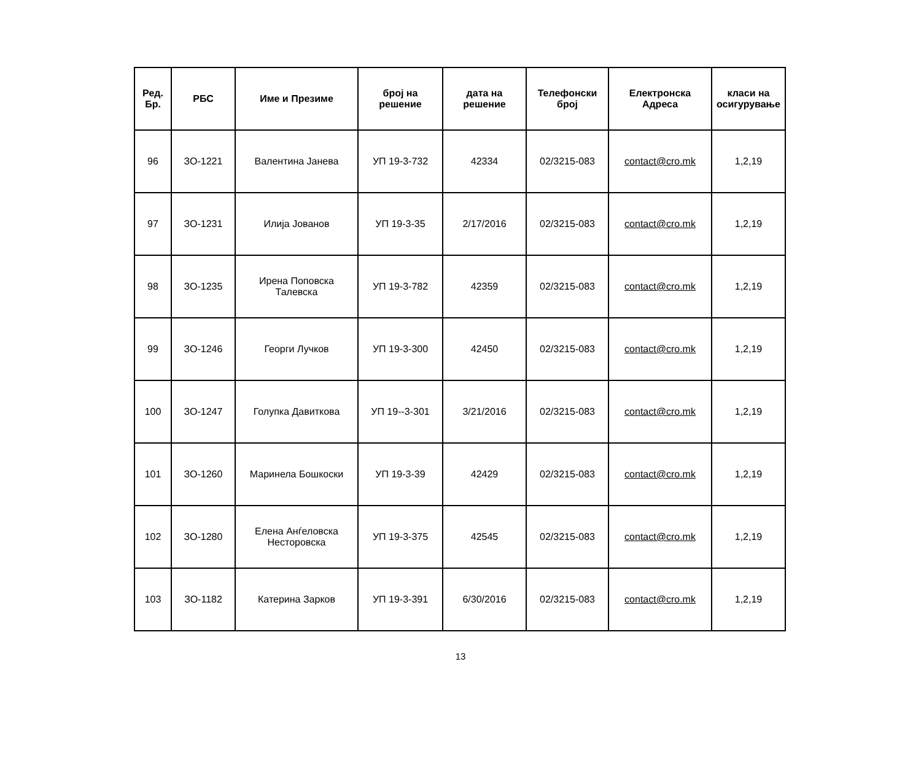| Ред. Бр. | РБС | Име и Презиме | број на решение | дата на решение | Телефонски број | Електронска Адреса | класи на осигурување |
| --- | --- | --- | --- | --- | --- | --- | --- |
| 96 | ЗО-1221 | Валентина Јанева | УП 19-3-732 | 42334 | 02/3215-083 | contact@cro.mk | 1,2,19 |
| 97 | ЗО-1231 | Илија Јованов | УП 19-3-35 | 2/17/2016 | 02/3215-083 | contact@cro.mk | 1,2,19 |
| 98 | ЗО-1235 | Ирена Поповска Талевска | УП 19-3-782 | 42359 | 02/3215-083 | contact@cro.mk | 1,2,19 |
| 99 | ЗО-1246 | Георги Лучков | УП 19-3-300 | 42450 | 02/3215-083 | contact@cro.mk | 1,2,19 |
| 100 | ЗО-1247 | Голупка Давиткова | УП 19--3-301 | 3/21/2016 | 02/3215-083 | contact@cro.mk | 1,2,19 |
| 101 | ЗО-1260 | Маринела Бошкоски | УП 19-3-39 | 42429 | 02/3215-083 | contact@cro.mk | 1,2,19 |
| 102 | ЗО-1280 | Елена Анѓеловска Несторовска | УП 19-3-375 | 42545 | 02/3215-083 | contact@cro.mk | 1,2,19 |
| 103 | ЗО-1182 | Катерина Зарков | УП 19-3-391 | 6/30/2016 | 02/3215-083 | contact@cro.mk | 1,2,19 |
13